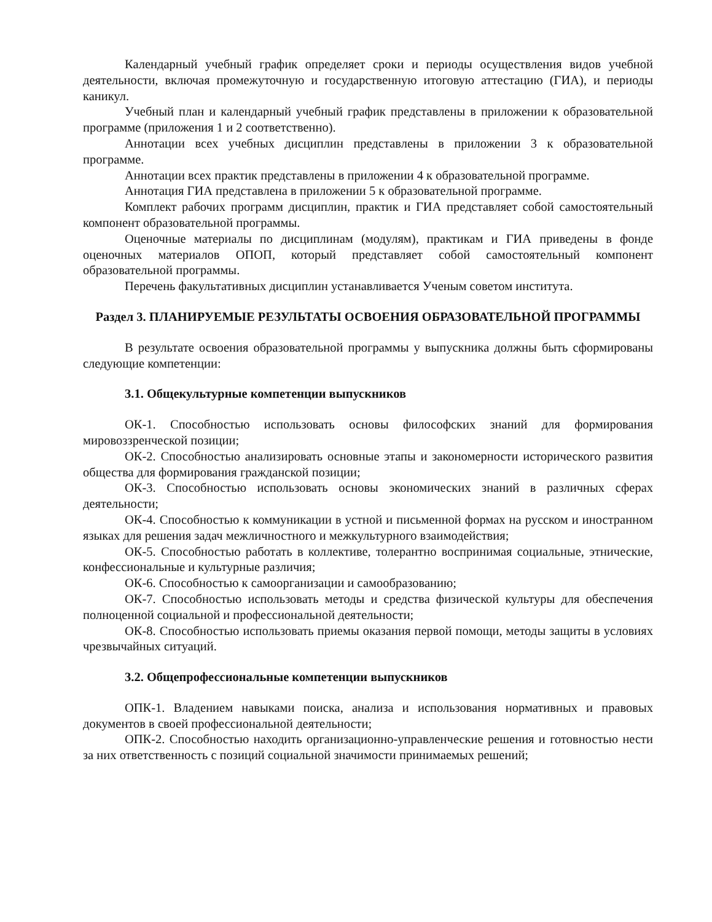Календарный учебный график определяет сроки и периоды осуществления видов учебной деятельности, включая промежуточную и государственную итоговую аттестацию (ГИА), и периоды каникул.
Учебный план и календарный учебный график представлены в приложении к образовательной программе (приложения 1 и 2 соответственно).
Аннотации всех учебных дисциплин представлены в приложении 3 к образовательной программе.
Аннотации всех практик представлены в приложении 4 к образовательной программе.
Аннотация ГИА представлена в приложении 5 к образовательной программе.
Комплект рабочих программ дисциплин, практик и ГИА представляет собой самостоятельный компонент образовательной программы.
Оценочные материалы по дисциплинам (модулям), практикам и ГИА приведены в фонде оценочных материалов ОПОП, который представляет собой самостоятельный компонент образовательной программы.
Перечень факультативных дисциплин устанавливается Ученым советом института.
Раздел 3. ПЛАНИРУЕМЫЕ РЕЗУЛЬТАТЫ ОСВОЕНИЯ ОБРАЗОВАТЕЛЬНОЙ ПРОГРАММЫ
В результате освоения образовательной программы у выпускника должны быть сформированы следующие компетенции:
3.1. Общекультурные компетенции выпускников
ОК-1. Способностью использовать основы философских знаний для формирования мировоззренческой позиции;
ОК-2. Способностью анализировать основные этапы и закономерности исторического развития общества для формирования гражданской позиции;
ОК-3. Способностью использовать основы экономических знаний в различных сферах деятельности;
ОК-4. Способностью к коммуникации в устной и письменной формах на русском и иностранном языках для решения задач межличностного и межкультурного взаимодействия;
ОК-5. Способностью работать в коллективе, толерантно воспринимая социальные, этнические, конфессиональные и культурные различия;
ОК-6. Способностью к самоорганизации и самообразованию;
ОК-7. Способностью использовать методы и средства физической культуры для обеспечения полноценной социальной и профессиональной деятельности;
ОК-8. Способностью использовать приемы оказания первой помощи, методы защиты в условиях чрезвычайных ситуаций.
3.2. Общепрофессиональные компетенции выпускников
ОПК-1. Владением навыками поиска, анализа и использования нормативных и правовых документов в своей профессиональной деятельности;
ОПК-2. Способностью находить организационно-управленческие решения и готовностью нести за них ответственность с позиций социальной значимости принимаемых решений;